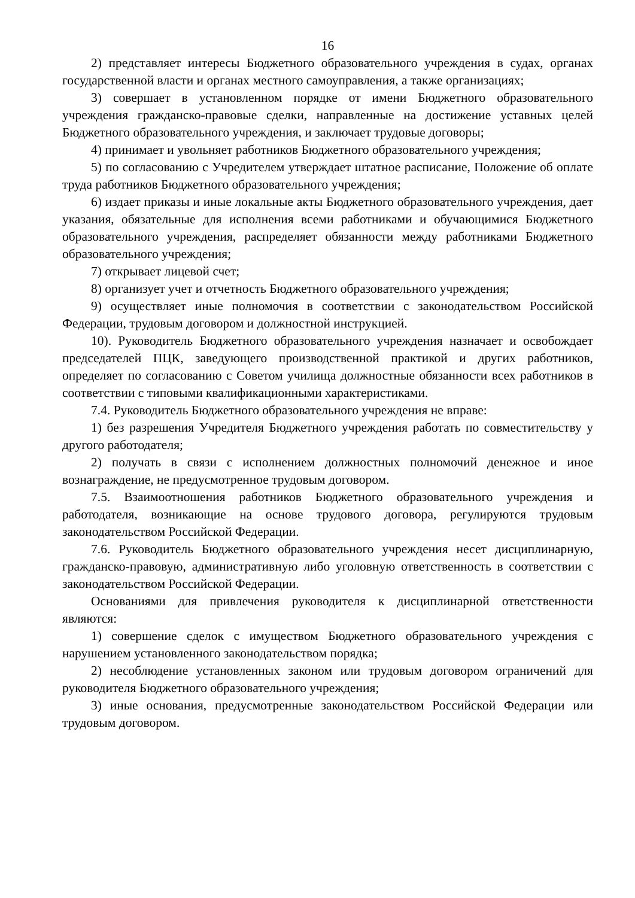16
2) представляет интересы Бюджетного образовательного учреждения в судах, органах государственной власти и органах местного самоуправления, а также организациях;
3) совершает в установленном порядке от имени Бюджетного образовательного учреждения гражданско-правовые сделки, направленные на достижение уставных целей Бюджетного образовательного учреждения, и заключает трудовые договоры;
4) принимает и увольняет работников Бюджетного образовательного учреждения;
5) по согласованию с Учредителем утверждает штатное расписание, Положение об оплате труда работников Бюджетного образовательного учреждения;
6) издает приказы и иные локальные акты Бюджетного образовательного учреждения, дает указания, обязательные для исполнения всеми работниками и обучающимися Бюджетного образовательного учреждения, распределяет обязанности между работниками Бюджетного образовательного учреждения;
7) открывает лицевой счет;
8) организует учет и отчетность Бюджетного образовательного учреждения;
9) осуществляет иные полномочия в соответствии с законодательством Российской Федерации, трудовым договором и должностной инструкцией.
10). Руководитель Бюджетного образовательного учреждения назначает и освобождает председателей ПЦК, заведующего производственной практикой и других работников, определяет по согласованию с Советом училища должностные обязанности всех работников в соответствии с типовыми квалификационными характеристиками.
7.4. Руководитель Бюджетного образовательного учреждения не вправе:
1) без разрешения Учредителя Бюджетного учреждения работать по совместительству у другого работодателя;
2) получать в связи с исполнением должностных полномочий денежное и иное вознаграждение, не предусмотренное трудовым договором.
7.5. Взаимоотношения работников Бюджетного образовательного учреждения и работодателя, возникающие на основе трудового договора, регулируются трудовым законодательством Российской Федерации.
7.6. Руководитель Бюджетного образовательного учреждения несет дисциплинарную, гражданско-правовую, административную либо уголовную ответственность в соответствии с законодательством Российской Федерации.
Основаниями для привлечения руководителя к дисциплинарной ответственности являются:
1) совершение сделок с имуществом Бюджетного образовательного учреждения с нарушением установленного законодательством порядка;
2) несоблюдение установленных законом или трудовым договором ограничений для руководителя Бюджетного образовательного учреждения;
3) иные основания, предусмотренные законодательством Российской Федерации или трудовым договором.